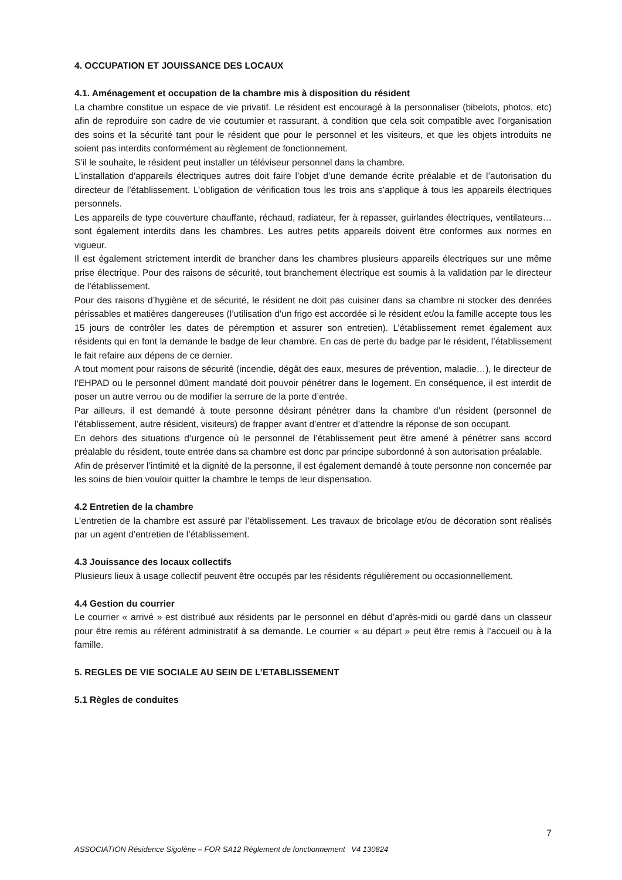4. OCCUPATION ET JOUISSANCE DES LOCAUX
4.1. Aménagement et occupation de la chambre mis à disposition du résident
La chambre constitue un espace de vie privatif. Le résident est encouragé à la personnaliser (bibelots, photos, etc) afin de reproduire son cadre de vie coutumier et rassurant, à condition que cela soit compatible avec l'organisation des soins et la sécurité tant pour le résident que pour le personnel et les visiteurs, et que les objets introduits ne soient pas interdits conformément au règlement de fonctionnement.
S’il le souhaite, le résident peut installer un téléviseur personnel dans la chambre.
L’installation d’appareils électriques autres doit faire l’objet d’une demande écrite préalable et de l’autorisation du directeur de l’établissement. L’obligation de vérification tous les trois ans s’applique à tous les appareils électriques personnels.
Les appareils de type couverture chauffante, réchaud, radiateur, fer à repasser, guirlandes électriques, ventilateurs… sont également interdits dans les chambres. Les autres petits appareils doivent être conformes aux normes en vigueur.
Il est également strictement interdit de brancher dans les chambres plusieurs appareils électriques sur une même prise électrique. Pour des raisons de sécurité, tout branchement électrique est soumis à la validation par le directeur de l’établissement.
Pour des raisons d’hygiène et de sécurité, le résident ne doit pas cuisiner dans sa chambre ni stocker des denrées périssables et matières dangereuses (l’utilisation d’un frigo est accordée si le résident et/ou la famille accepte tous les 15 jours de contrôler les dates de péremption et assurer son entretien). L’établissement remet également aux résidents qui en font la demande le badge de leur chambre. En cas de perte du badge par le résident, l’établissement le fait refaire aux dépens de ce dernier.
A tout moment pour raisons de sécurité (incendie, dégât des eaux, mesures de prévention, maladie…), le directeur de l’EHPAD ou le personnel dûment mandaté doit pouvoir pénétrer dans le logement. En conséquence, il est interdit de poser un autre verrou ou de modifier la serrure de la porte d’entrée.
Par ailleurs, il est demandé à toute personne désirant pénétrer dans la chambre d’un résident (personnel de l’établissement, autre résident, visiteurs) de frapper avant d’entrer et d’attendre la réponse de son occupant.
En dehors des situations d’urgence où le personnel de l’établissement peut être amené à pénétrer sans accord préalable du résident, toute entrée dans sa chambre est donc par principe subordonné à son autorisation préalable.
Afin de préserver l’intimité et la dignité de la personne, il est également demandé à toute personne non concernée par les soins de bien vouloir quitter la chambre le temps de leur dispensation.
4.2 Entretien de la chambre
L’entretien de la chambre est assuré par l’établissement. Les travaux de bricolage et/ou de décoration sont réalisés par un agent d’entretien de l’établissement.
4.3 Jouissance des locaux collectifs
Plusieurs lieux à usage collectif peuvent être occupés par les résidents régulièrement ou occasionnellement.
4.4 Gestion du courrier
Le courrier « arrivé » est distribué aux résidents par le personnel en début d’après-midi ou gardé dans un classeur pour être remis au référent administratif à sa demande. Le courrier « au départ » peut être remis à l’accueil ou à la famille.
5. REGLES DE VIE SOCIALE AU SEIN DE L’ETABLISSEMENT
5.1 Règles de conduites
7
ASSOCIATION Résidence Sigolène – FOR SA12 Règlement de fonctionnement V4 130824